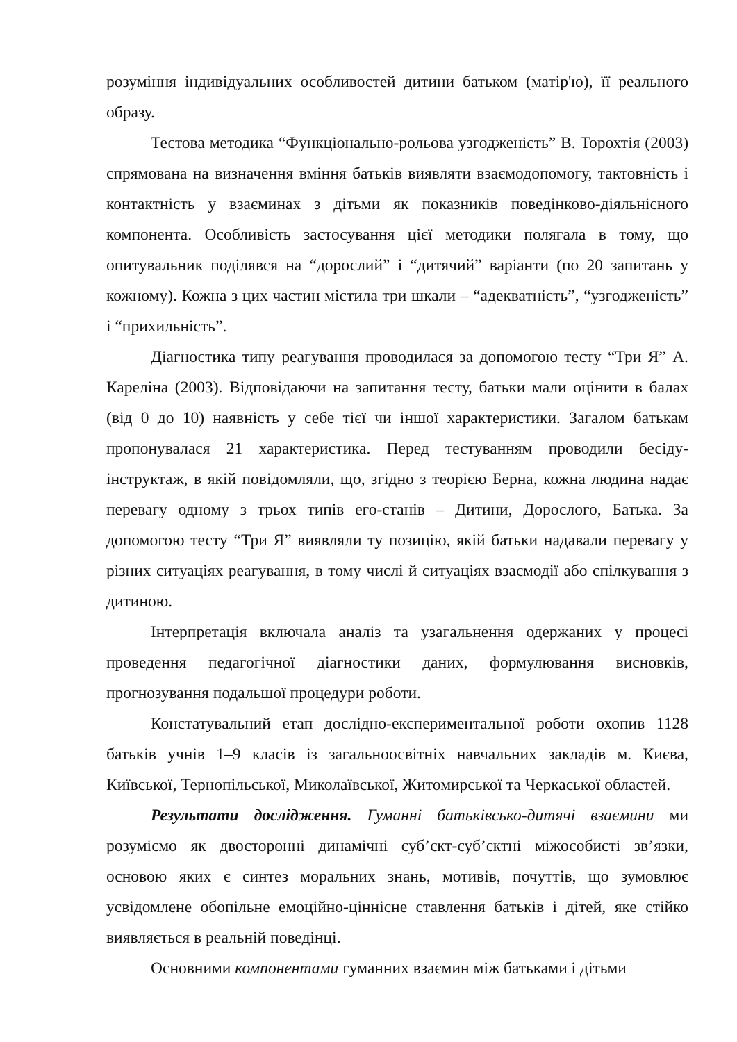розуміння індивідуальних особливостей дитини батьком (матір'ю), її реального образу.
Тестова методика “Функціонально-рольова узгодженість” В. Торохтія (2003) спрямована на визначення вміння батьків виявляти взаємодопомогу, тактовність і контактність у взаєминах з дітьми як показників поведінково-діяльнісного компонента. Особливість застосування цієї методики полягала в тому, що опитувальник поділявся на “дорослий” і “дитячий” варіанти (по 20 запитань у кожному). Кожна з цих частин містила три шкали – “адекватність”, “узгодженість” і “прихильність”.
Діагностика типу реагування проводилася за допомогою тесту “Три Я” А. Кареліна (2003). Відповідаючи на запитання тесту, батьки мали оцінити в балах (від 0 до 10) наявність у себе тієї чи іншої характеристики. Загалом батькам пропонувалася 21 характеристика. Перед тестуванням проводили бесіду-інструктаж, в якій повідомляли, що, згідно з теорією Берна, кожна людина надає перевагу одному з трьох типів его-станів – Дитини, Дорослого, Батька. За допомогою тесту “Три Я” виявляли ту позицію, якій батьки надавали перевагу у різних ситуаціях реагування, в тому числі й ситуаціях взаємодії або спілкування з дитиною.
Інтерпретація включала аналіз та узагальнення одержаних у процесі проведення педагогічної діагностики даних, формулювання висновків, прогнозування подальшої процедури роботи.
Констатувальний етап дослідно-експериментальної роботи охопив 1128 батьків учнів 1–9 класів із загальноосвітніх навчальних закладів м. Києва, Київської, Тернопільської, Миколаївської, Житомирської та Черкаської областей.
Результати дослідження. Гуманні батьківсько-дитячі взаємини ми розуміємо як двосторонні динамічні суб’єкт-суб’єктні міжособисті зв’язки, основою яких є синтез моральних знань, мотивів, почуттів, що зумовлює усвідомлене обопільне емоційно-ціннісне ставлення батьків і дітей, яке стійко виявляється в реальній поведінці.
Основними компонентами гуманних взаємин між батьками і дітьми